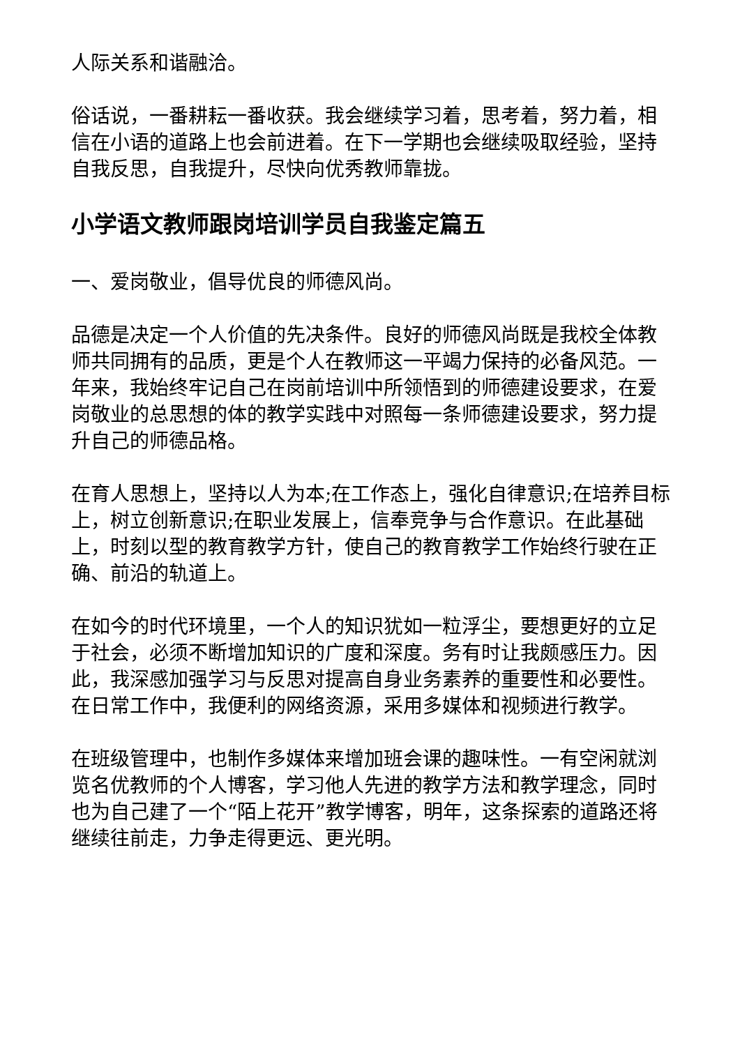人际关系和谐融洽。
俗话说，一番耕耘一番收获。我会继续学习着，思考着，努力着，相信在小语的道路上也会前进着。在下一学期也会继续吸取经验，坚持自我反思，自我提升，尽快向优秀教师靠拢。
小学语文教师跟岗培训学员自我鉴定篇五
一、爱岗敬业，倡导优良的师德风尚。
品德是决定一个人价值的先决条件。良好的师德风尚既是我校全体教师共同拥有的品质，更是个人在教师这一平竭力保持的必备风范。一年来，我始终牢记自己在岗前培训中所领悟到的师德建设要求，在爱岗敬业的总思想的体的教学实践中对照每一条师德建设要求，努力提升自己的师德品格。
在育人思想上，坚持以人为本;在工作态上，强化自律意识;在培养目标上，树立创新意识;在职业发展上，信奉竞争与合作意识。在此基础上，时刻以型的教育教学方针，使自己的教育教学工作始终行驶在正确、前沿的轨道上。
在如今的时代环境里，一个人的知识犹如一粒浮尘，要想更好的立足于社会，必须不断增加知识的广度和深度。务有时让我颇感压力。因此，我深感加强学习与反思对提高自身业务素养的重要性和必要性。在日常工作中，我便利的网络资源，采用多媒体和视频进行教学。
在班级管理中，也制作多媒体来增加班会课的趣味性。一有空闲就浏览名优教师的个人博客，学习他人先进的教学方法和教学理念，同时也为自己建了一个“陌上花开”教学博客，明年，这条探索的道路还将继续往前走，力争走得更远、更光明。